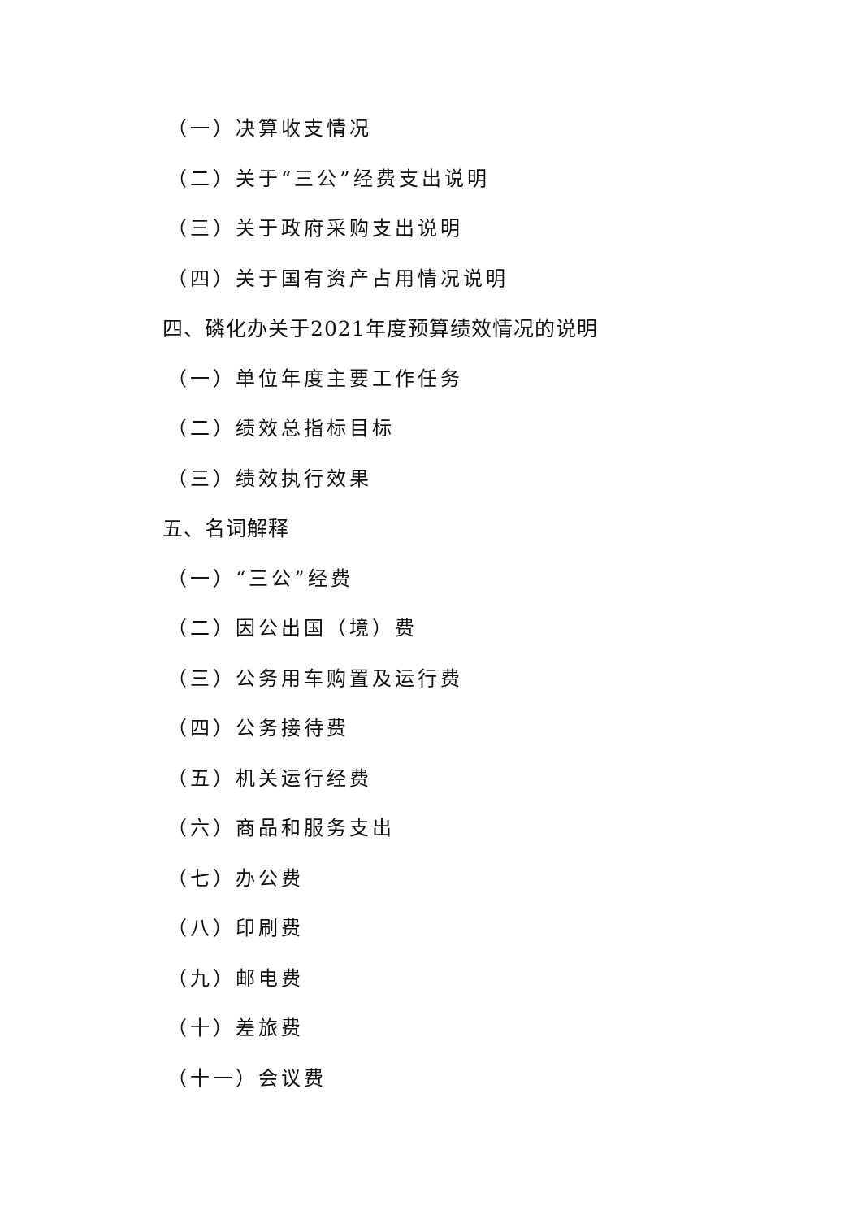（一）决算收支情况
（二）关于“三公”经费支出说明
（三）关于政府采购支出说明
（四）关于国有资产占用情况说明
四、磷化办关于2021年度预算绩效情况的说明
（一）单位年度主要工作任务
（二）绩效总指标目标
（三）绩效执行效果
五、名词解释
（一）“三公”经费
（二）因公出国（境）费
（三）公务用车购置及运行费
（四）公务接待费
（五）机关运行经费
（六）商品和服务支出
（七）办公费
（八）印刷费
（九）邮电费
（十）差旅费
（十一）会议费